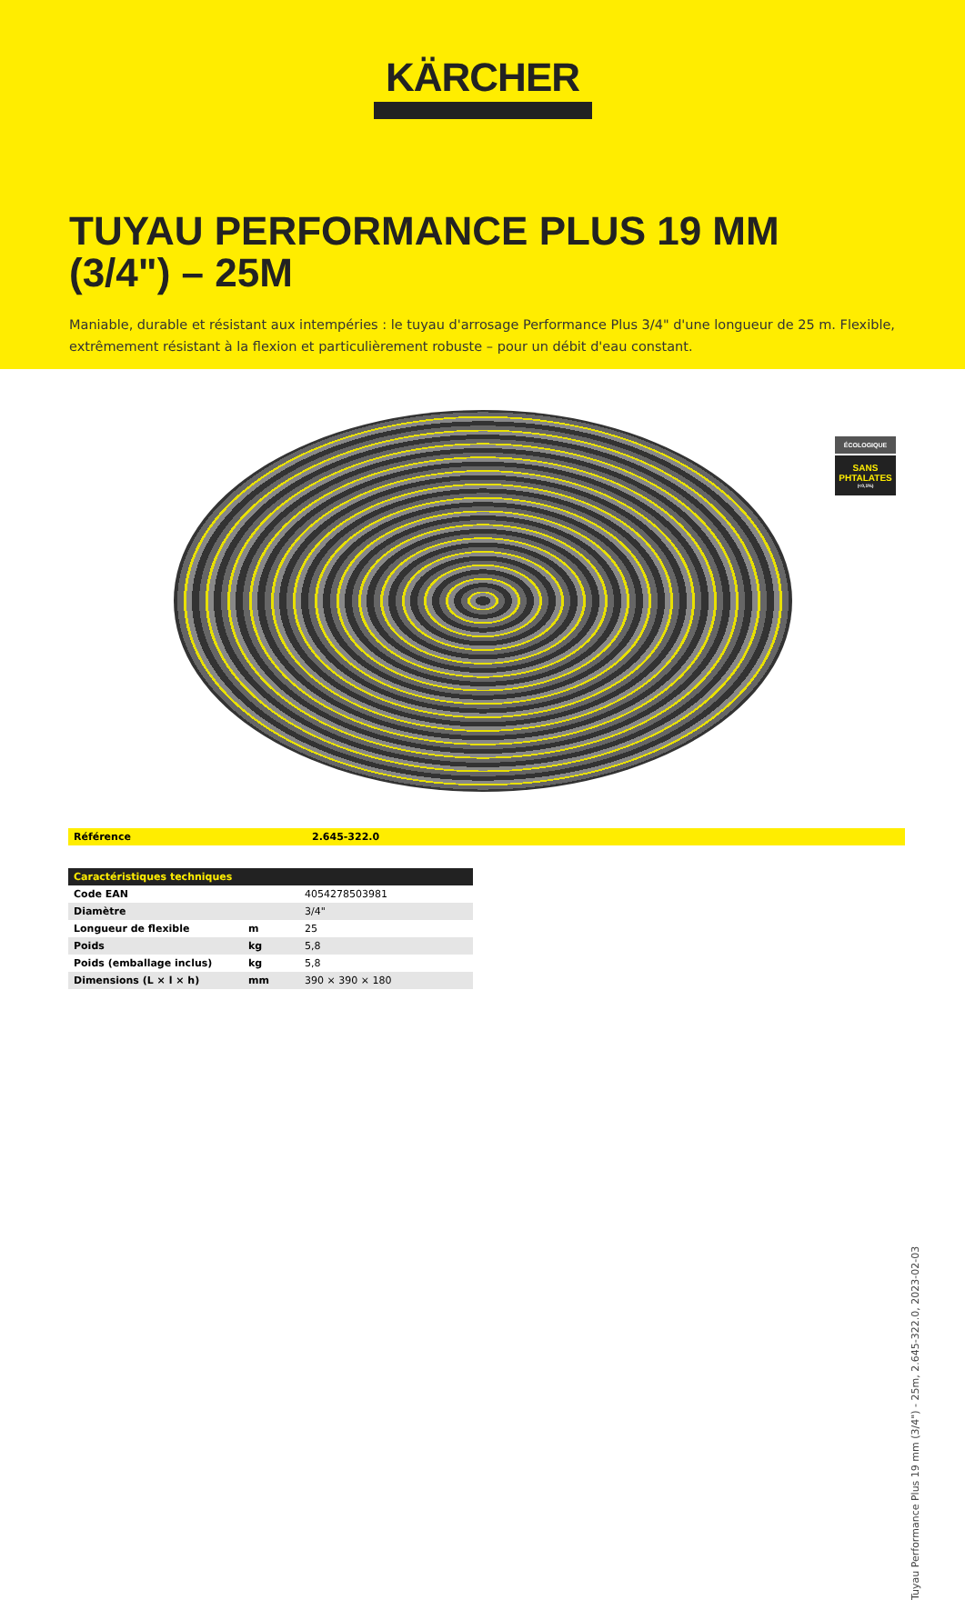KÄRCHER
TUYAU PERFORMANCE PLUS 19 MM
(3/4") – 25M
Maniable, durable et résistant aux intempéries : le tuyau d'arrosage Performance Plus 3/4" d'une longueur de 25 m. Flexible, extrêmement résistant à la flexion et particulièrement robuste – pour un débit d'eau constant.
ÉCOLOGIQUE
SANS
PHTALATES
(<0,1%)
| Référence | 2.645-322.0 |
| Caractéristiques techniques | | |
| --- | --- | --- |
| Code EAN | | 4054278503981 |
| Diamètre | | 3/4" |
| Longueur de flexible | m | 25 |
| Poids | kg | 5,8 |
| Poids (emballage inclus) | kg | 5,8 |
| Dimensions (L × l × h) | mm | 390 × 390 × 180 |
Tuyau Performance Plus 19 mm (3/4") - 25m, 2.645-322.0, 2023-02-03